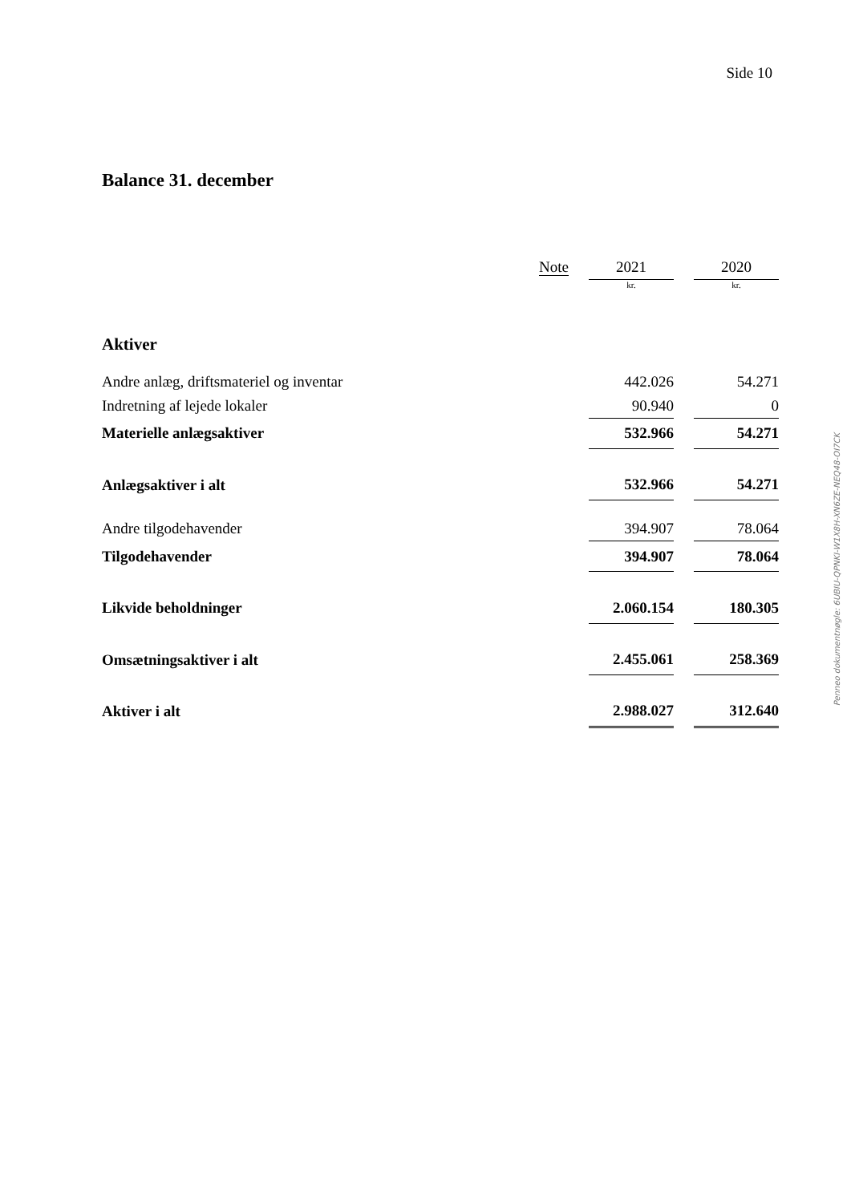Side 10
Balance 31. december
| | Note | 2021 | | 2020 |
| --- | --- | --- | --- | --- |
| | | kr. | | kr. |
| Aktiver | | | | |
| Andre anlæg, driftsmateriel og inventar | | 442.026 | | 54.271 |
| Indretning af lejede lokaler | | 90.940 | | 0 |
| Materielle anlægsaktiver | | 532.966 | | 54.271 |
| Anlægsaktiver i alt | | 532.966 | | 54.271 |
| Andre tilgodehavender | | 394.907 | | 78.064 |
| Tilgodehavender | | 394.907 | | 78.064 |
| Likvide beholdninger | | 2.060.154 | | 180.305 |
| Omsætningsaktiver i alt | | 2.455.061 | | 258.369 |
| Aktiver i alt | | 2.988.027 | | 312.640 |
Penneo dokumentnøgle: 6UBIU-QPNKI-W1X8H-XN6ZE-NEQ48-OI7CK